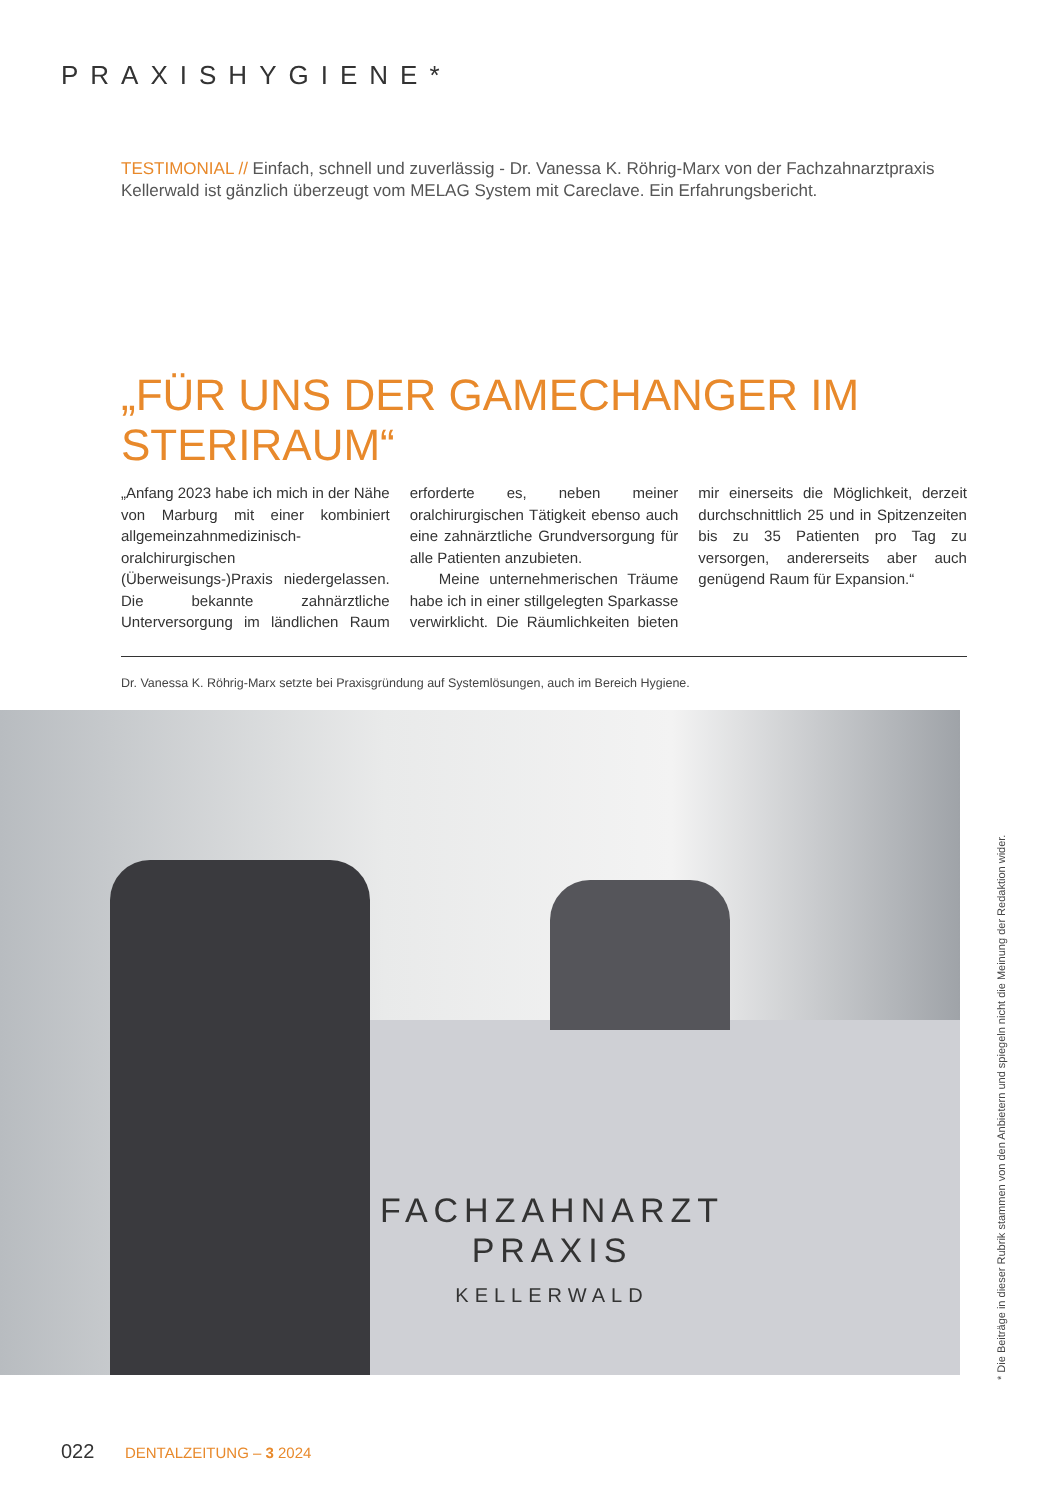PRAXISHYGIENE*
TESTIMONIAL // Einfach, schnell und zuverlässig - Dr. Vanessa K. Röhrig-Marx von der Fachzahnarztpraxis Kellerwald ist gänzlich überzeugt vom MELAG System mit Careclave. Ein Erfahrungsbericht.
„FÜR UNS DER GAMECHANGER IM STERIRAUM“
„Anfang 2023 habe ich mich in der Nähe von Marburg mit einer kombiniert allgemeinzahnmedizinisch-oralchirurgischen (Überweisungs-)Praxis niedergelassen. Die bekannte zahnärztliche Unterversorgung im ländlichen Raum erforderte es, neben meiner oralchirurgischen Tätigkeit ebenso auch eine zahnärztliche Grundversorgung für alle Patienten anzubieten.
Meine unternehmerischen Träume habe ich in einer stillgelegten Sparkasse verwirklicht. Die Räumlichkeiten bieten mir einerseits die Möglichkeit, derzeit durchschnittlich 25 und in Spitzenzeiten bis zu 35 Patienten pro Tag zu versorgen, andererseits aber auch genügend Raum für Expansion.“
Dr. Vanessa K. Röhrig-Marx setzte bei Praxisgründung auf Systemlösungen, auch im Bereich Hygiene.
FACHZAHNARZT
PRAXIS
KELLERWALD
* Die Beiträge in dieser Rubrik stammen von den Anbietern und spiegeln nicht die Meinung der Redaktion wider.
022 DENTALZEITUNG – 3 2024